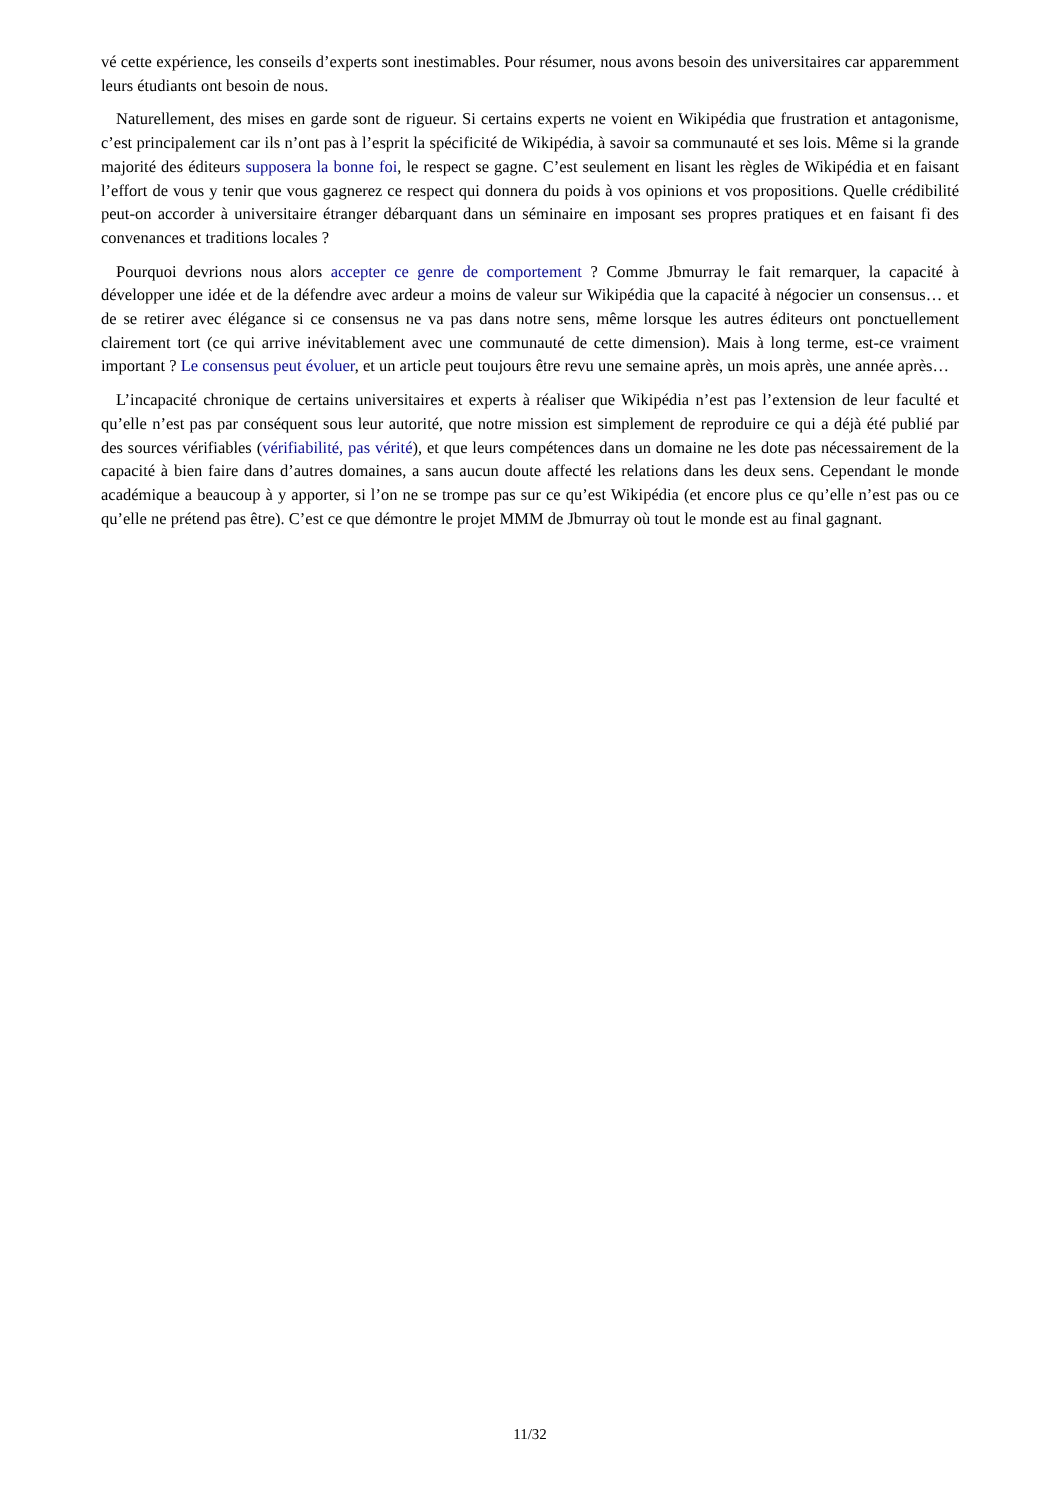vé cette expérience, les conseils d’experts sont inestimables. Pour résumer, nous avons besoin des universitaires car apparemment leurs étudiants ont besoin de nous.
Naturellement, des mises en garde sont de rigueur. Si certains experts ne voient en Wikipédia que frustration et antagonisme, c’est principalement car ils n’ont pas à l’esprit la spécificité de Wikipédia, à savoir sa communauté et ses lois. Même si la grande majorité des éditeurs supposera la bonne foi, le respect se gagne. C’est seulement en lisant les règles de Wikipédia et en faisant l’effort de vous y tenir que vous gagnerez ce respect qui donnera du poids à vos opinions et vos propositions. Quelle crédibilité peut-on accorder à universitaire étranger débarquant dans un séminaire en imposant ses propres pratiques et en faisant fi des convenances et traditions locales ?
Pourquoi devrions nous alors accepter ce genre de comportement ? Comme Jbmurray le fait remarquer, la capacité à développer une idée et de la défendre avec ardeur a moins de valeur sur Wikipédia que la capacité à négocier un consensus… et de se retirer avec élégance si ce consensus ne va pas dans notre sens, même lorsque les autres éditeurs ont ponctuellement clairement tort (ce qui arrive inévitablement avec une communauté de cette dimension). Mais à long terme, est-ce vraiment important ? Le consensus peut évoluer, et un article peut toujours être revu une semaine après, un mois après, une année après…
L’incapacité chronique de certains universitaires et experts à réaliser que Wikipédia n’est pas l’extension de leur faculté et qu’elle n’est pas par conséquent sous leur autorité, que notre mission est simplement de reproduire ce qui a déjà été publié par des sources vérifiables (vérifiabilité, pas vérité), et que leurs compétences dans un domaine ne les dote pas nécessairement de la capacité à bien faire dans d’autres domaines, a sans aucun doute affecté les relations dans les deux sens. Cependant le monde académique a beaucoup à y apporter, si l’on ne se trompe pas sur ce qu’est Wikipédia (et encore plus ce qu’elle n’est pas ou ce qu’elle ne prétend pas être). C’est ce que démontre le projet MMM de Jbmurray où tout le monde est au final gagnant.
11/32